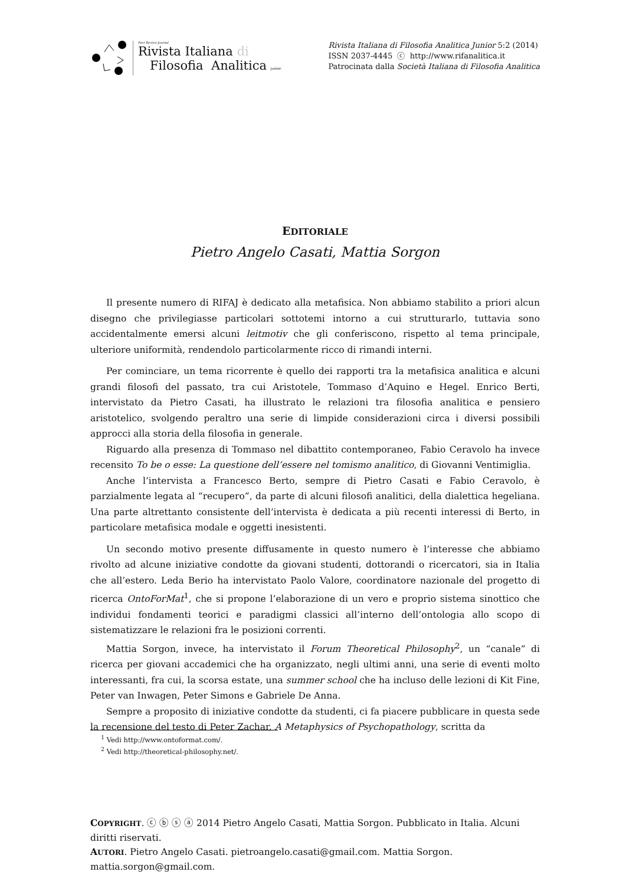Peer Review Journal
Rivista Italiana di
Filosofia Analitica junior
Rivista Italiana di Filosofia Analitica Junior 5:2 (2014)
ISSN 2037-4445 ⓒ http://www.rifanalitica.it
Patrocinata dalla Società Italiana di Filosofia Analitica
EDITORIALE
Pietro Angelo Casati, Mattia Sorgon
Il presente numero di RIFAJ è dedicato alla metafisica. Non abbiamo stabilito a priori alcun disegno che privilegiasse particolari sottotemi intorno a cui strutturarlo, tuttavia sono accidentalmente emersi alcuni leitmotiv che gli conferiscono, rispetto al tema principale, ulteriore uniformità, rendendolo particolarmente ricco di rimandi interni.
Per cominciare, un tema ricorrente è quello dei rapporti tra la metafisica analitica e alcuni grandi filosofi del passato, tra cui Aristotele, Tommaso d’Aquino e Hegel. Enrico Berti, intervistato da Pietro Casati, ha illustrato le relazioni tra filosofia analitica e pensiero aristotelico, svolgendo peraltro una serie di limpide considerazioni circa i diversi possibili approcci alla storia della filosofia in generale.
Riguardo alla presenza di Tommaso nel dibattito contemporaneo, Fabio Ceravolo ha invece recensito To be o esse: La questione dell’essere nel tomismo analitico, di Giovanni Ventimiglia.
Anche l’intervista a Francesco Berto, sempre di Pietro Casati e Fabio Ceravolo, è parzialmente legata al “recupero”, da parte di alcuni filosofi analitici, della dialettica hegeliana. Una parte altrettanto consistente dell’intervista è dedicata a più recenti interessi di Berto, in particolare metafisica modale e oggetti inesistenti.
Un secondo motivo presente diffusamente in questo numero è l’interesse che abbiamo rivolto ad alcune iniziative condotte da giovani studenti, dottorandi o ricercatori, sia in Italia che all’estero. Leda Berio ha intervistato Paolo Valore, coordinatore nazionale del progetto di ricerca OntoForMat<sup>1</sup>, che si propone l’elaborazione di un vero e proprio sistema sinottico che individui fondamenti teorici e paradigmi classici all’interno dell’ontologia allo scopo di sistematizzare le relazioni fra le posizioni correnti.
Mattia Sorgon, invece, ha intervistato il Forum Theoretical Philosophy<sup>2</sup>, un “canale” di ricerca per giovani accademici che ha organizzato, negli ultimi anni, una serie di eventi molto interessanti, fra cui, la scorsa estate, una summer school che ha incluso delle lezioni di Kit Fine, Peter van Inwagen, Peter Simons e Gabriele De Anna.
Sempre a proposito di iniziative condotte da studenti, ci fa piacere pubblicare in questa sede la recensione del testo di Peter Zachar, A Metaphysics of Psychopathology, scritta da
<sup>1</sup> Vedi http://www.ontoformat.com/.
<sup>2</sup> Vedi http://theoretical-philosophy.net/.
COPYRIGHT. ⓒ ⓑ ⓢ ⓐ 2014 Pietro Angelo Casati, Mattia Sorgon. Pubblicato in Italia. Alcuni diritti riservati.
AUTORI. Pietro Angelo Casati. pietroangelo.casati@gmail.com. Mattia Sorgon. mattia.sorgon@gmail.com.